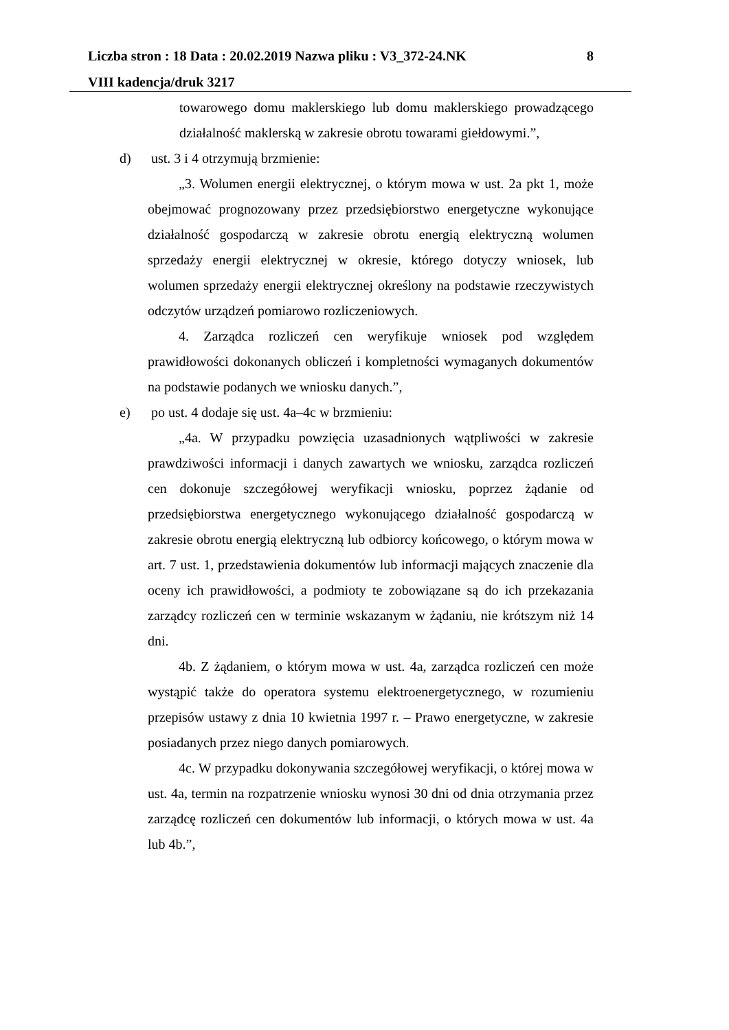Liczba stron : 18 Data : 20.02.2019 Nazwa pliku : V3_372-24.NK 8
VIII kadencja/druk 3217
towarowego domu maklerskiego lub domu maklerskiego prowadzącego działalność maklerską w zakresie obrotu towarami giełdowymi.”,
d) ust. 3 i 4 otrzymują brzmienie:
„3. Wolumen energii elektrycznej, o którym mowa w ust. 2a pkt 1, może obejmować prognozowany przez przedsiębiorstwo energetyczne wykonujące działalność gospodarczą w zakresie obrotu energią elektryczną wolumen sprzedaży energii elektrycznej w okresie, którego dotyczy wniosek, lub wolumen sprzedaży energii elektrycznej określony na podstawie rzeczywistych odczytów urządzeń pomiarowo rozliczeniowych.
4. Zarządca rozliczeń cen weryfikuje wniosek pod względem prawidłowości dokonanych obliczeń i kompletności wymaganych dokumentów na podstawie podanych we wniosku danych.”,
e) po ust. 4 dodaje się ust. 4a–4c w brzmieniu:
„4a. W przypadku powzięcia uzasadnionych wątpliwości w zakresie prawdziwości informacji i danych zawartych we wniosku, zarządca rozliczeń cen dokonuje szczegółowej weryfikacji wniosku, poprzez żądanie od przedsiębiorstwa energetycznego wykonującego działalność gospodarczą w zakresie obrotu energią elektryczną lub odbiorcy końcowego, o którym mowa w art. 7 ust. 1, przedstawienia dokumentów lub informacji mających znaczenie dla oceny ich prawidłowości, a podmioty te zobowiązane są do ich przekazania zarządcy rozliczeń cen w terminie wskazanym w żądaniu, nie krótszym niż 14 dni.
4b. Z żądaniem, o którym mowa w ust. 4a, zarządca rozliczeń cen może wystąpić także do operatora systemu elektroenergetycznego, w rozumieniu przepisów ustawy z dnia 10 kwietnia 1997 r. – Prawo energetyczne, w zakresie posiadanych przez niego danych pomiarowych.
4c. W przypadku dokonywania szczegółowej weryfikacji, o której mowa w ust. 4a, termin na rozpatrzenie wniosku wynosi 30 dni od dnia otrzymania przez zarządcę rozliczeń cen dokumentów lub informacji, o których mowa w ust. 4a lub 4b.”,